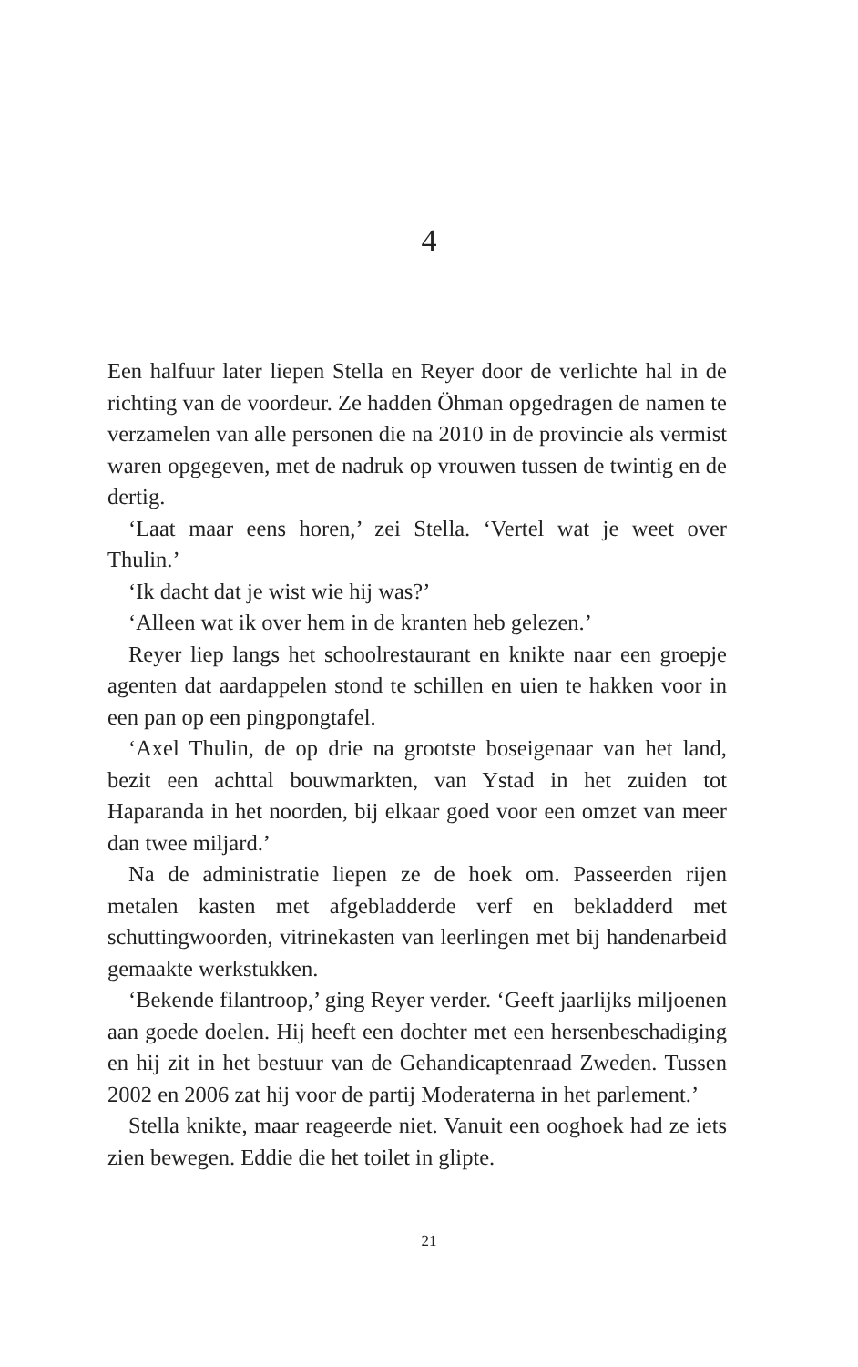4
Een halfuur later liepen Stella en Reyer door de verlichte hal in de richting van de voordeur. Ze hadden Öhman opgedragen de namen te verzamelen van alle personen die na 2010 in de provincie als vermist waren opgegeven, met de nadruk op vrouwen tussen de twintig en de dertig.
‘Laat maar eens horen,’ zei Stella. ‘Vertel wat je weet over Thulin.’
‘Ik dacht dat je wist wie hij was?’
‘Alleen wat ik over hem in de kranten heb gelezen.’
Reyer liep langs het schoolrestaurant en knikte naar een groepje agenten dat aardappelen stond te schillen en uien te hakken voor in een pan op een pingpongtafel.
‘Axel Thulin, de op drie na grootste boseigenaar van het land, bezit een achttal bouwmarkten, van Ystad in het zuiden tot Haparanda in het noorden, bij elkaar goed voor een omzet van meer dan twee miljard.’
Na de administratie liepen ze de hoek om. Passeerden rijen metalen kasten met afgebladderde verf en bekladderd met schuttingwoorden, vitrinekasten van leerlingen met bij handenarbeid gemaakte werkstukken.
‘Bekende filantroop,’ ging Reyer verder. ‘Geeft jaarlijks miljoenen aan goede doelen. Hij heeft een dochter met een hersenbeschadiging en hij zit in het bestuur van de Gehandicaptenraad Zweden. Tussen 2002 en 2006 zat hij voor de partij Moderaterna in het parlement.’
Stella knikte, maar reageerde niet. Vanuit een ooghoek had ze iets zien bewegen. Eddie die het toilet in glipte.
21